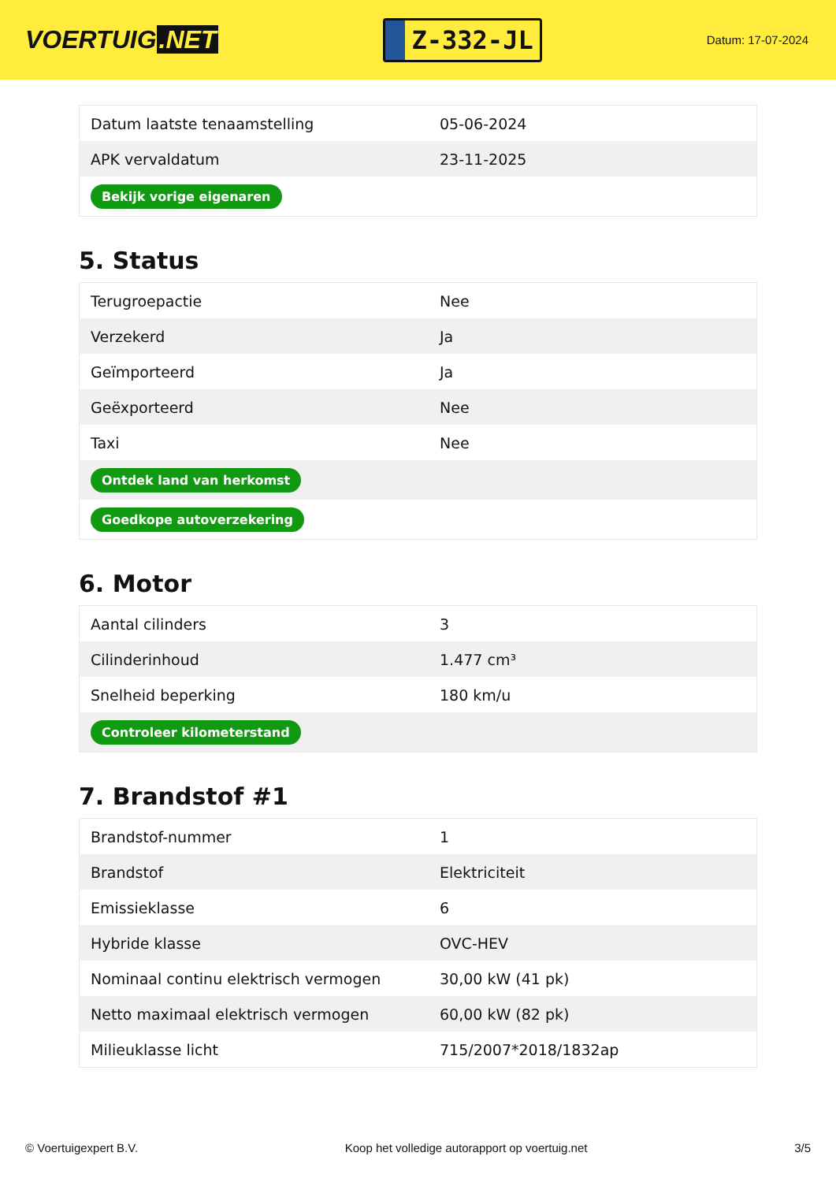VOERTUIG.NET
Z-332-JL
Datum: 17-07-2024
| Datum laatste tenaamstelling | 05-06-2024 |
| APK vervaldatum | 23-11-2025 |
| Bekijk vorige eigenaren | |
5. Status
| Terugroepactie | Nee |
| Verzekerd | Ja |
| Geïmporteerd | Ja |
| Geëxporteerd | Nee |
| Taxi | Nee |
| Ontdek land van herkomst | |
| Goedkope autoverzekering | |
6. Motor
| Aantal cilinders | 3 |
| Cilinderinhoud | 1.477 cm³ |
| Snelheid beperking | 180 km/u |
| Controleer kilometerstand | |
7. Brandstof #1
| Brandstof-nummer | 1 |
| Brandstof | Elektriciteit |
| Emissieklasse | 6 |
| Hybride klasse | OVC-HEV |
| Nominaal continu elektrisch vermogen | 30,00 kW (41 pk) |
| Netto maximaal elektrisch vermogen | 60,00 kW (82 pk) |
| Milieuklasse licht | 715/2007*2018/1832ap |
© Voertuigexpert B.V. Koop het volledige autorapport op voertuig.net 3/5